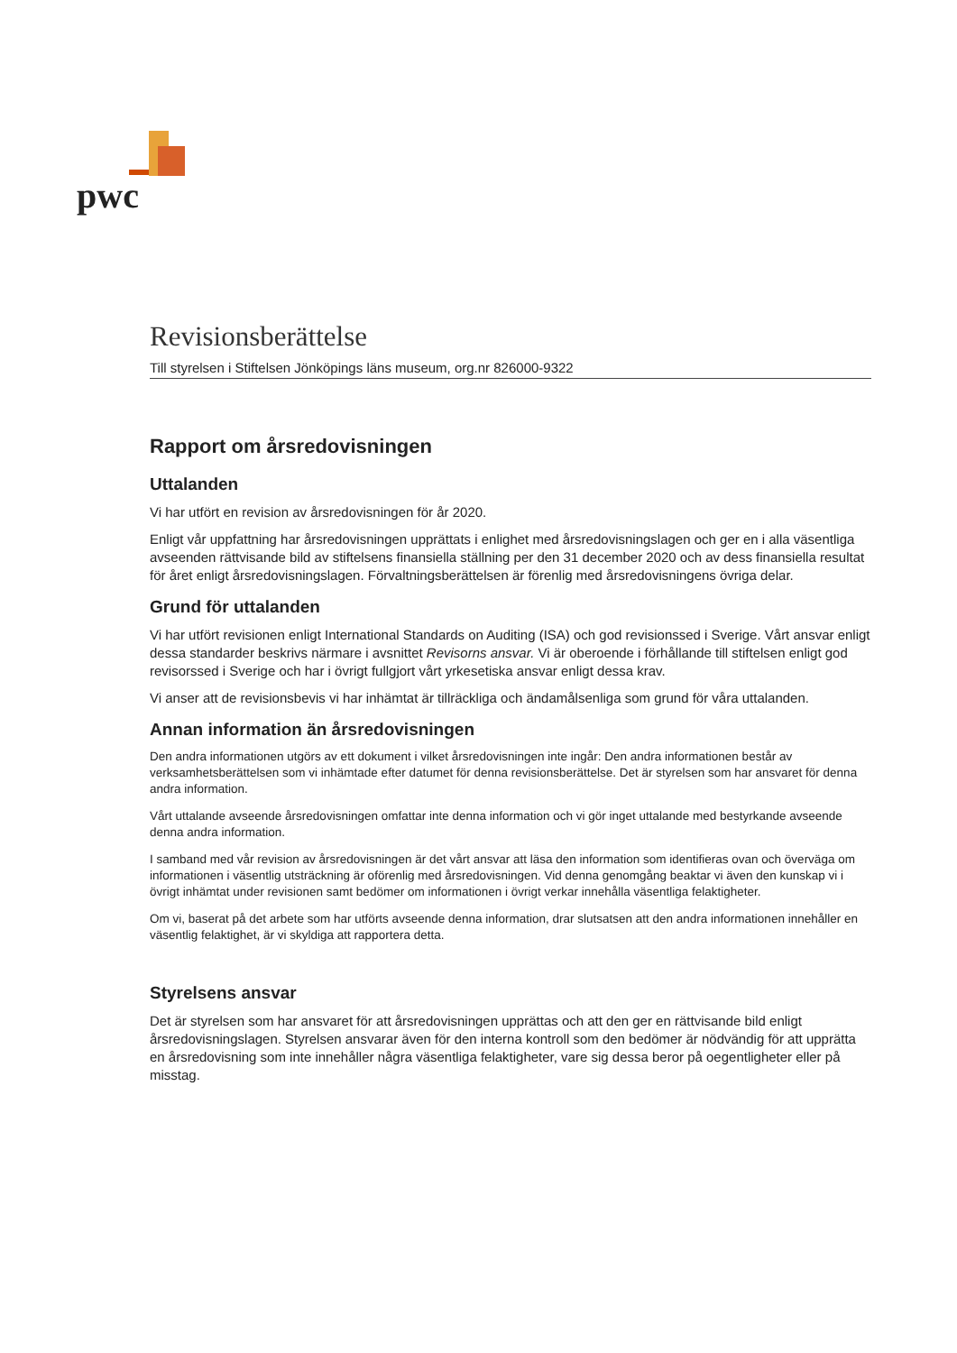pwc
Revisionsberättelse
Till styrelsen i Stiftelsen Jönköpings läns museum, org.nr 826000-9322
Rapport om årsredovisningen
Uttalanden
Vi har utfört en revision av årsredovisningen för år 2020.
Enligt vår uppfattning har årsredovisningen upprättats i enlighet med årsredovisningslagen och ger en i alla väsentliga avseenden rättvisande bild av stiftelsens finansiella ställning per den 31 december 2020 och av dess finansiella resultat för året enligt årsredovisningslagen. Förvaltningsberättelsen är förenlig med årsredovisningens övriga delar.
Grund för uttalanden
Vi har utfört revisionen enligt International Standards on Auditing (ISA) och god revisionssed i Sverige. Vårt ansvar enligt dessa standarder beskrivs närmare i avsnittet Revisorns ansvar. Vi är oberoende i förhållande till stiftelsen enligt god revisorssed i Sverige och har i övrigt fullgjort vårt yrkesetiska ansvar enligt dessa krav.
Vi anser att de revisionsbevis vi har inhämtat är tillräckliga och ändamålsenliga som grund för våra uttalanden.
Annan information än årsredovisningen
Den andra informationen utgörs av ett dokument i vilket årsredovisningen inte ingår: Den andra informationen består av verksamhetsberättelsen som vi inhämtade efter datumet för denna revisionsberättelse. Det är styrelsen som har ansvaret för denna andra information.
Vårt uttalande avseende årsredovisningen omfattar inte denna information och vi gör inget uttalande med bestyrkande avseende denna andra information.
I samband med vår revision av årsredovisningen är det vårt ansvar att läsa den information som identifieras ovan och överväga om informationen i väsentlig utsträckning är oförenlig med årsredovisningen. Vid denna genomgång beaktar vi även den kunskap vi i övrigt inhämtat under revisionen samt bedömer om informationen i övrigt verkar innehålla väsentliga felaktigheter.
Om vi, baserat på det arbete som har utförts avseende denna information, drar slutsatsen att den andra informationen innehåller en väsentlig felaktighet, är vi skyldiga att rapportera detta.
Styrelsens ansvar
Det är styrelsen som har ansvaret för att årsredovisningen upprättas och att den ger en rättvisande bild enligt årsredovisningslagen. Styrelsen ansvarar även för den interna kontroll som den bedömer är nödvändig för att upprätta en årsredovisning som inte innehåller några väsentliga felaktigheter, vare sig dessa beror på oegentligheter eller på misstag.